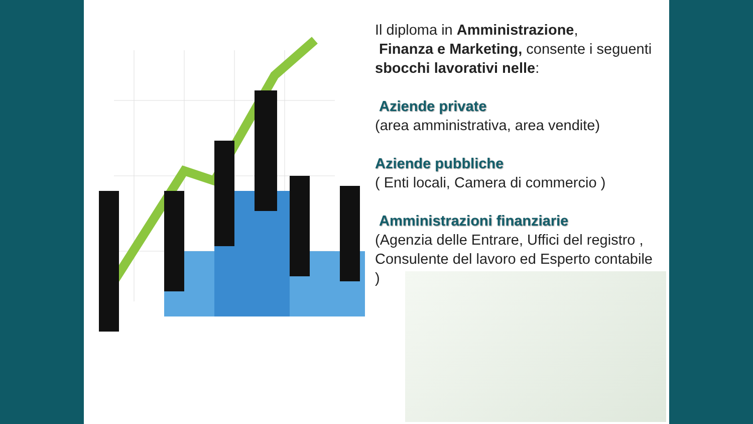Il diploma in Amministrazione,
Finanza e Marketing, consente i seguenti sbocchi lavorativi nelle:
Aziende private
(area amministrativa, area vendite)
Aziende pubbliche
( Enti locali, Camera di commercio )
Amministrazioni finanziarie
(Agenzia delle Entrare, Uffici del registro , Consulente del lavoro ed Esperto contabile )